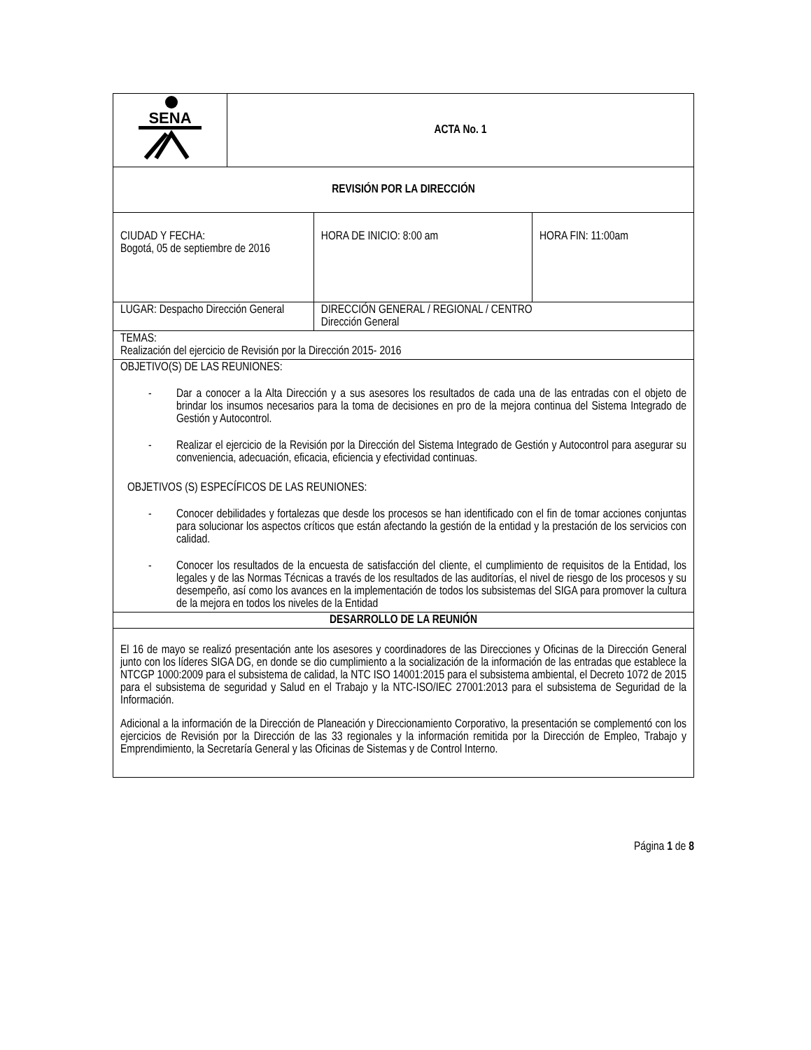| SENA | ACTA No. 1 | | |
| REVISIÓN POR LA DIRECCIÓN | | | |
| CIUDAD Y FECHA: Bogotá, 05 de septiembre de 2016 | | HORA DE INICIO: 8:00 am | HORA FIN: 11:00am |
| LUGAR: Despacho Dirección General | | DIRECCIÓN GENERAL / REGIONAL / CENTRO Dirección General | |
| TEMAS: Realización del ejercicio de Revisión por la Dirección 2015- 2016 | | | |
| OBJETIVO(S) DE LAS REUNIONES: - Dar a conocer a la Alta Dirección y a sus asesores los resultados de cada una de las entradas con el objeto de brindar los insumos necesarios para la toma de decisiones en pro de la mejora continua del Sistema Integrado de Gestión y Autocontrol. - Realizar el ejercicio de la Revisión por la Dirección del Sistema Integrado de Gestión y Autocontrol para asegurar su conveniencia, adecuación, eficacia, eficiencia y efectividad continuas. OBJETIVOS (S) ESPECÍFICOS DE LAS REUNIONES: - Conocer debilidades y fortalezas que desde los procesos se han identificado con el fin de tomar acciones conjuntas para solucionar los aspectos críticos que están afectando la gestión de la entidad y la prestación de los servicios con calidad. - Conocer los resultados de la encuesta de satisfacción del cliente, el cumplimiento de requisitos de la Entidad, los legales y de las Normas Técnicas a través de los resultados de las auditorías, el nivel de riesgo de los procesos y su desempeño, así como los avances en la implementación de todos los subsistemas del SIGA para promover la cultura de la mejora en todos los niveles de la Entidad | | | |
| DESARROLLO DE LA REUNIÓN | | | |
| El 16 de mayo se realizó presentación ante los asesores y coordinadores de las Direcciones y Oficinas de la Dirección General junto con los líderes SIGA DG, en donde se dio cumplimiento a la socialización de la información de las entradas que establece la NTCGP 1000:2009 para el subsistema de calidad, la NTC ISO 14001:2015 para el subsistema ambiental, el Decreto 1072 de 2015 para el subsistema de seguridad y Salud en el Trabajo y la NTC-ISO/IEC 27001:2013 para el subsistema de Seguridad de la Información. Adicional a la información de la Dirección de Planeación y Direccionamiento Corporativo, la presentación se complementó con los ejercicios de Revisión por la Dirección de las 33 regionales y la información remitida por la Dirección de Empleo, Trabajo y Emprendimiento, la Secretaría General y las Oficinas de Sistemas y de Control Interno. | | | |
Página 1 de 8